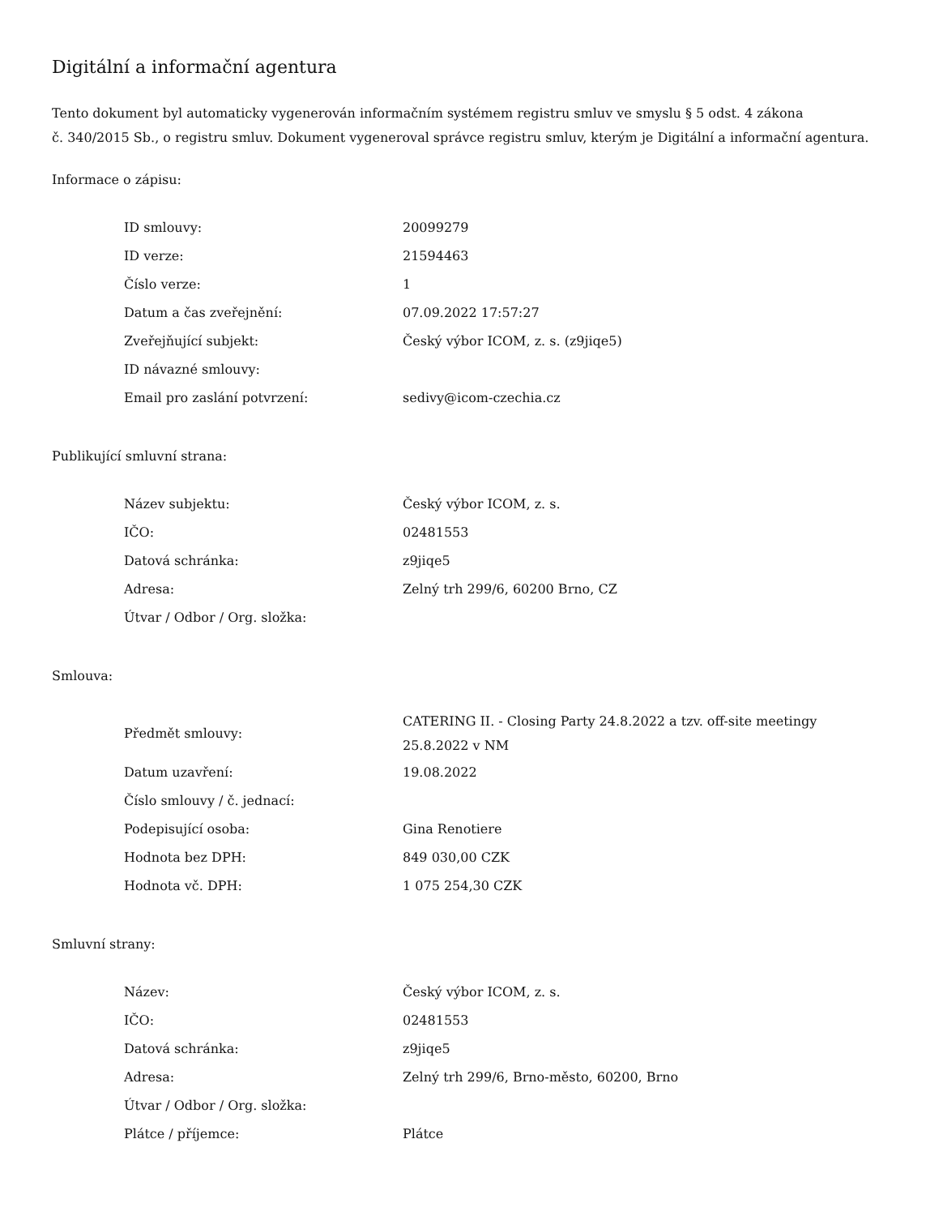Digitální a informační agentura
Tento dokument byl automaticky vygenerován informačním systémem registru smluv ve smyslu § 5 odst. 4 zákona
č. 340/2015 Sb., o registru smluv. Dokument vygeneroval správce registru smluv, kterým je Digitální a informační agentura.
Informace o zápisu:
| ID smlouvy: | 20099279 |
| ID verze: | 21594463 |
| Číslo verze: | 1 |
| Datum a čas zveřejnění: | 07.09.2022 17:57:27 |
| Zveřejňující subjekt: | Český výbor ICOM, z. s. (z9jiqe5) |
| ID návazné smlouvy: | |
| Email pro zaslání potvrzení: | sedivy@icom-czechia.cz |
Publikující smluvní strana:
| Název subjektu: | Český výbor ICOM, z. s. |
| IČO: | 02481553 |
| Datová schránka: | z9jiqe5 |
| Adresa: | Zelný trh 299/6, 60200 Brno, CZ |
| Útvar / Odbor / Org. složka: | |
Smlouva:
| Předmět smlouvy: | CATERING II. - Closing Party 24.8.2022 a tzv. off-site meetingy 25.8.2022 v NM |
| Datum uzavření: | 19.08.2022 |
| Číslo smlouvy / č. jednací: | |
| Podepisující osoba: | Gina Renotiere |
| Hodnota bez DPH: | 849 030,00 CZK |
| Hodnota vč. DPH: | 1 075 254,30 CZK |
Smluvní strany:
| Název: | Český výbor ICOM, z. s. |
| IČO: | 02481553 |
| Datová schránka: | z9jiqe5 |
| Adresa: | Zelný trh 299/6, Brno-město, 60200, Brno |
| Útvar / Odbor / Org. složka: | |
| Plátce / příjemce: | Plátce |